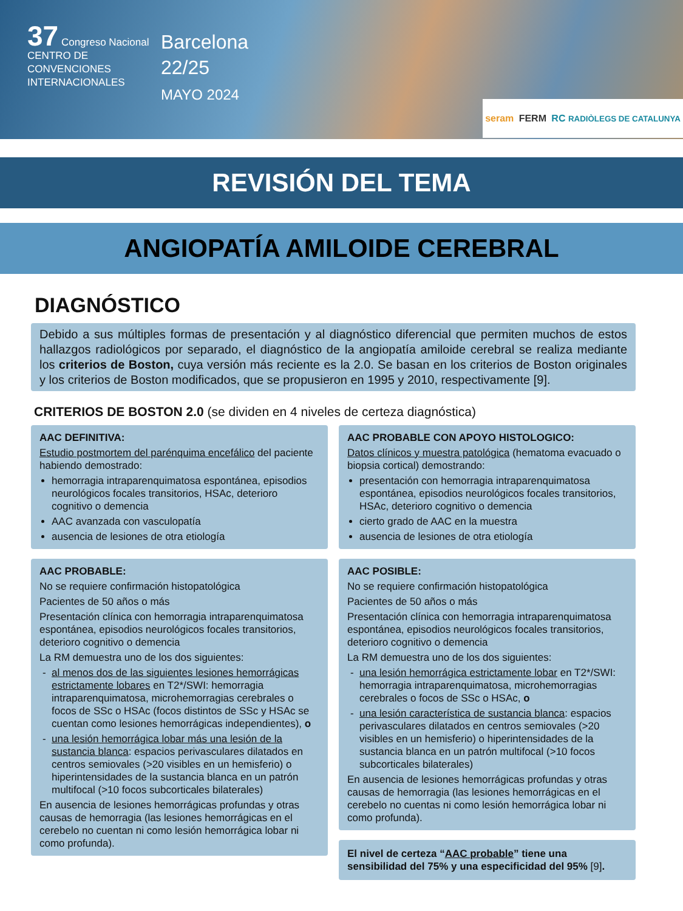37 Congreso Nacional
CENTRO DE
CONVENCIONES
INTERNACIONALES
Barcelona
22/25
MAYO 2024
seram FERM RC RADIÒLEGS DE CATALUNYA
REVISIÓN DEL TEMA
ANGIOPATÍA AMILOIDE CEREBRAL
DIAGNÓSTICO
Debido a sus múltiples formas de presentación y al diagnóstico diferencial que permiten muchos de estos hallazgos radiológicos por separado, el diagnóstico de la angiopatía amiloide cerebral se realiza mediante los criterios de Boston, cuya versión más reciente es la 2.0. Se basan en los criterios de Boston originales y los criterios de Boston modificados, que se propusieron en 1995 y 2010, respectivamente [9].
CRITERIOS DE BOSTON 2.0 (se dividen en 4 niveles de certeza diagnóstica)
AAC DEFINITIVA:
Estudio postmortem del parénquima encefálico del paciente habiendo demostrado:
hemorragia intraparenquimatosa espontánea, episodios neurológicos focales transitorios, HSAc, deterioro cognitivo o demencia
AAC avanzada con vasculopatía
ausencia de lesiones de otra etiología
AAC PROBABLE:
No se requiere confirmación histopatológica
Pacientes de 50 años o más
Presentación clínica con hemorragia intraparenquimatosa espontánea, episodios neurológicos focales transitorios, deterioro cognitivo o demencia
La RM demuestra uno de los dos siguientes:
al menos dos de las siguientes lesiones hemorrágicas estrictamente lobares en T2*/SWI: hemorragia intraparenquimatosa, microhemorragias cerebrales o focos de SSc o HSAc (focos distintos de SSc y HSAc se cuentan como lesiones hemorrágicas independientes), o
una lesión hemorrágica lobar más una lesión de la sustancia blanca: espacios perivasculares dilatados en centros semiovales (>20 visibles en un hemisferio) o hiperintensidades de la sustancia blanca en un patrón multifocal (>10 focos subcorticales bilaterales)
En ausencia de lesiones hemorrágicas profundas y otras causas de hemorragia (las lesiones hemorrágicas en el cerebelo no cuentan ni como lesión hemorrágica lobar ni como profunda).
AAC PROBABLE CON APOYO HISTOLOGICO:
Datos clínicos y muestra patológica (hematoma evacuado o biopsia cortical) demostrando:
presentación con hemorragia intraparenquimatosa espontánea, episodios neurológicos focales transitorios, HSAc, deterioro cognitivo o demencia
cierto grado de AAC en la muestra
ausencia de lesiones de otra etiología
AAC POSIBLE:
No se requiere confirmación histopatológica
Pacientes de 50 años o más
Presentación clínica con hemorragia intraparenquimatosa espontánea, episodios neurológicos focales transitorios, deterioro cognitivo o demencia
La RM demuestra uno de los dos siguientes:
una lesión hemorrágica estrictamente lobar en T2*/SWI: hemorragia intraparenquimatosa, microhemorragias cerebrales o focos de SSc o HSAc, o
una lesión característica de sustancia blanca: espacios perivasculares dilatados en centros semiovales (>20 visibles en un hemisferio) o hiperintensidades de la sustancia blanca en un patrón multifocal (>10 focos subcorticales bilaterales)
En ausencia de lesiones hemorrágicas profundas y otras causas de hemorragia (las lesiones hemorrágicas en el cerebelo no cuentas ni como lesión hemorrágica lobar ni como profunda).
El nivel de certeza “AAC probable” tiene una sensibilidad del 75% y una especificidad del 95% [9].